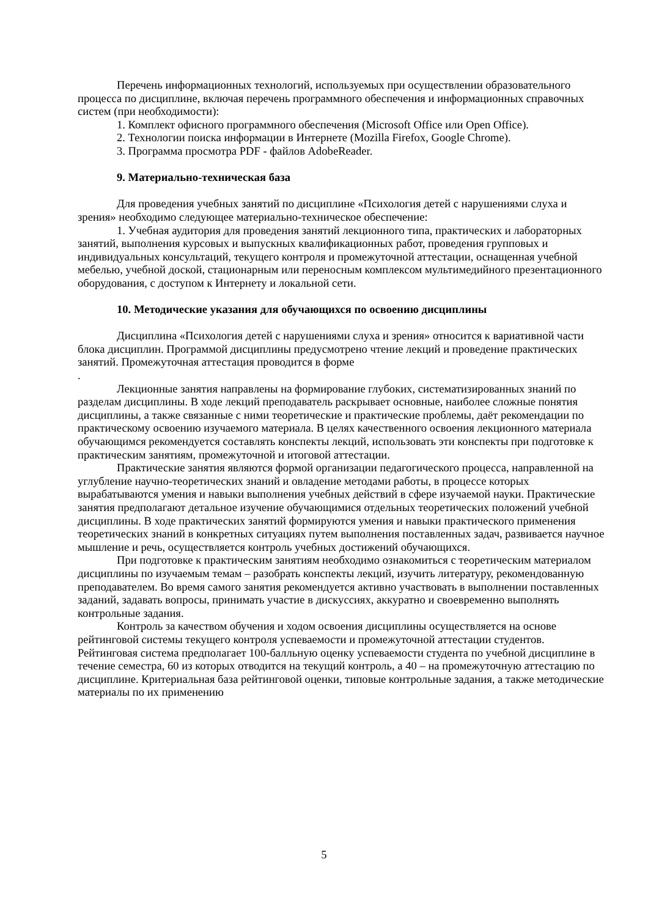Перечень информационных технологий, используемых при осуществлении образовательного процесса по дисциплине, включая перечень программного обеспечения и информационных справочных систем (при необходимости):
1. Комплект офисного программного обеспечения (Microsoft Office или Open Office).
2. Технологии поиска информации в Интернете (Mozilla Firefox, Google Chrome).
3. Программа просмотра PDF - файлов AdobeReader.
9. Материально-техническая база
Для проведения учебных занятий по дисциплине «Психология детей с нарушениями слуха и зрения» необходимо следующее материально-техническое обеспечение:
1. Учебная аудитория для проведения занятий лекционного типа, практических и лабораторных занятий, выполнения курсовых и выпускных квалификационных работ, проведения групповых и индивидуальных консультаций, текущего контроля и промежуточной аттестации, оснащенная учебной мебелью, учебной доской, стационарным или переносным комплексом мультимедийного презентационного оборудования, с доступом к Интернету и локальной сети.
10. Методические указания для обучающихся по освоению дисциплины
Дисциплина «Психология детей с нарушениями слуха и зрения» относится к вариативной части блока дисциплин. Программой дисциплины предусмотрено чтение лекций и проведение практических занятий. Промежуточная аттестация проводится в форме
.
Лекционные занятия направлены на формирование глубоких, систематизированных знаний по разделам дисциплины. В ходе лекций преподаватель раскрывает основные, наиболее сложные понятия дисциплины, а также связанные с ними теоретические и практические проблемы, даёт рекомендации по практическому освоению изучаемого материала. В целях качественного освоения лекционного материала обучающимся рекомендуется составлять конспекты лекций, использовать эти конспекты при подготовке к практическим занятиям, промежуточной и итоговой аттестации.
Практические занятия являются формой организации педагогического процесса, направленной на углубление научно-теоретических знаний и овладение методами работы, в процессе которых вырабатываются умения и навыки выполнения учебных действий в сфере изучаемой науки. Практические занятия предполагают детальное изучение обучающимися отдельных теоретических положений учебной дисциплины. В ходе практических занятий формируются умения и навыки практического применения теоретических знаний в конкретных ситуациях путем выполнения поставленных задач, развивается научное мышление и речь, осуществляется контроль учебных достижений обучающихся.
При подготовке к практическим занятиям необходимо ознакомиться с теоретическим материалом дисциплины по изучаемым темам – разобрать конспекты лекций, изучить литературу, рекомендованную преподавателем. Во время самого занятия рекомендуется активно участвовать в выполнении поставленных заданий, задавать вопросы, принимать участие в дискуссиях, аккуратно и своевременно выполнять контрольные задания.
Контроль за качеством обучения и ходом освоения дисциплины осуществляется на основе рейтинговой системы текущего контроля успеваемости и промежуточной аттестации студентов. Рейтинговая система предполагает 100-балльную оценку успеваемости студента по учебной дисциплине в течение семестра, 60 из которых отводится на текущий контроль, а 40 – на промежуточную аттестацию по дисциплине. Критериальная база рейтинговой оценки, типовые контрольные задания, а также методические материалы по их применению
5